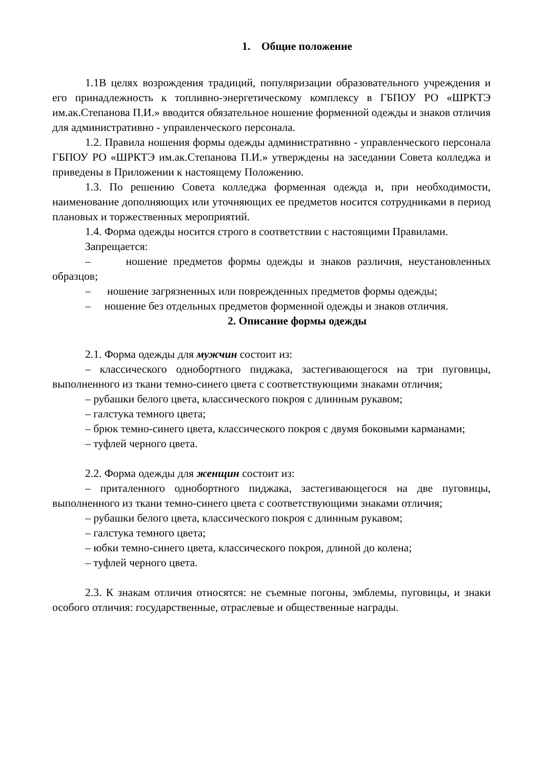1. Общие положение
1.1В целях возрождения традиций, популяризации образовательного учреждения и его принадлежность к топливно-энергетическому комплексу в ГБПОУ РО «ШРКТЭ им.ак.Степанова П.И.» вводится обязательное ношение форменной одежды и знаков отличия для административно - управленческого персонала.
1.2. Правила ношения формы одежды административно - управленческого персонала ГБПОУ РО «ШРКТЭ им.ак.Степанова П.И.» утверждены на заседании Совета колледжа и приведены в Приложении к настоящему Положению.
1.3. По решению Совета колледжа форменная одежда и, при необходимости, наименование дополняющих или уточняющих ее предметов носится сотрудниками в период плановых и торжественных мероприятий.
1.4. Форма одежды носится строго в соответствии с настоящими Правилами.
Запрещается:
– ношение предметов формы одежды и знаков различия, неустановленных образцов;
– ношение загрязненных или поврежденных предметов формы одежды;
– ношение без отдельных предметов форменной одежды и знаков отличия.
2. Описание формы одежды
2.1. Форма одежды для мужчин состоит из:
– классического однобортного пиджака, застегивающегося на три пуговицы, выполненного из ткани темно-синего цвета с соответствующими знаками отличия;
– рубашки белого цвета, классического покроя с длинным рукавом;
– галстука темного цвета;
– брюк темно-синего цвета, классического покроя с двумя боковыми карманами;
– туфлей черного цвета.
2.2. Форма одежды для женщин состоит из:
– приталенного однобортного пиджака, застегивающегося на две пуговицы, выполненного из ткани темно-синего цвета с соответствующими знаками отличия;
– рубашки белого цвета, классического покроя с длинным рукавом;
– галстука темного цвета;
– юбки темно-синего цвета, классического покроя, длиной до колена;
– туфлей черного цвета.
2.3. К знакам отличия относятся: не съемные погоны, эмблемы, пуговицы, и знаки особого отличия: государственные, отраслевые и общественные награды.